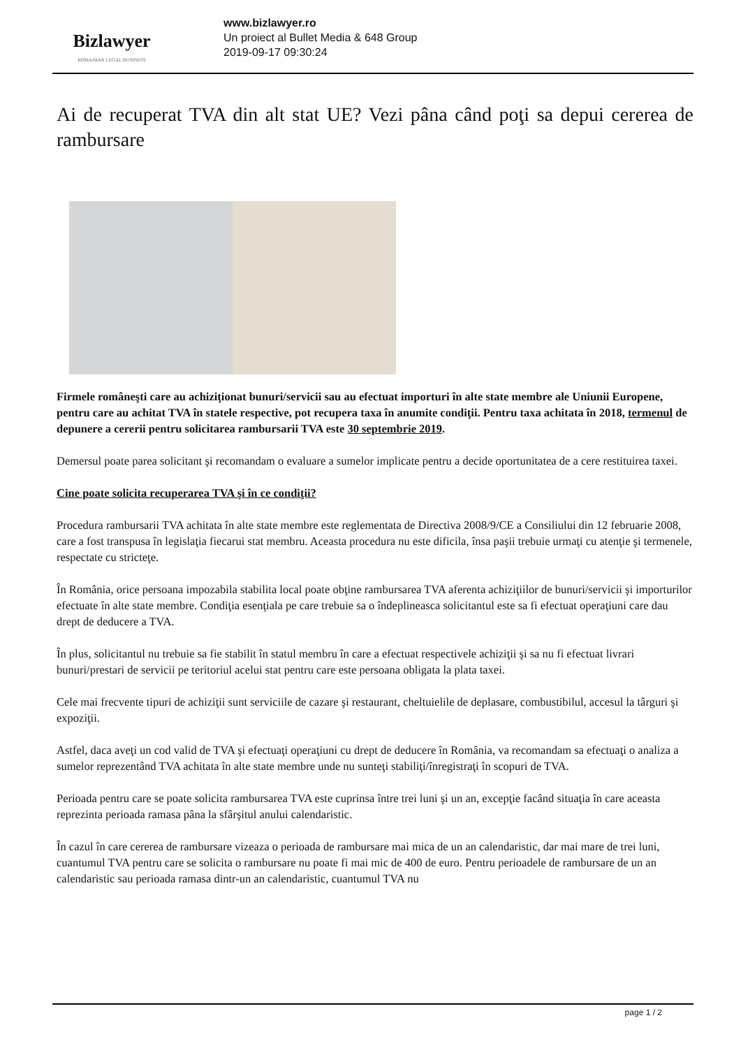Bizlawyer
ROMANIAN LEGAL BUSINESS
www.bizlawyer.ro
Un proiect al Bullet Media & 648 Group
2019-09-17 09:30:24
Ai de recuperat TVA din alt stat UE? Vezi pâna când poţi sa depui cererea de rambursare
Firmele româneşti care au achiziţionat bunuri/servicii sau au efectuat importuri în alte state membre ale Uniunii Europene, pentru care au achitat TVA în statele respective, pot recupera taxa în anumite condiţii. Pentru taxa achitata în 2018, termenul de depunere a cererii pentru solicitarea rambursarii TVA este 30 septembrie 2019.
Demersul poate parea solicitant şi recomandam o evaluare a sumelor implicate pentru a decide oportunitatea de a cere restituirea taxei.
Cine poate solicita recuperarea TVA şi în ce condiţii?
Procedura rambursarii TVA achitata în alte state membre este reglementata de Directiva 2008/9/CE a Consiliului din 12 februarie 2008, care a fost transpusa în legislaţia fiecarui stat membru. Aceasta procedura nu este dificila, însa paşii trebuie urmaţi cu atenţie şi termenele, respectate cu stricteţe.
În România, orice persoana impozabila stabilita local poate obţine rambursarea TVA aferenta achiziţiilor de bunuri/servicii şi importurilor efectuate în alte state membre. Condiţia esenţiala pe care trebuie sa o îndeplineasca solicitantul este sa fi efectuat operaţiuni care dau drept de deducere a TVA.
În plus, solicitantul nu trebuie sa fie stabilit în statul membru în care a efectuat respectivele achiziţii şi sa nu fi efectuat livrari bunuri/prestari de servicii pe teritoriul acelui stat pentru care este persoana obligata la plata taxei.
Cele mai frecvente tipuri de achiziţii sunt serviciile de cazare şi restaurant, cheltuielile de deplasare, combustibilul, accesul la târguri şi expoziţii.
Astfel, daca aveţi un cod valid de TVA şi efectuaţi operaţiuni cu drept de deducere în România, va recomandam sa efectuaţi o analiza a sumelor reprezentând TVA achitata în alte state membre unde nu sunteţi stabiliţi/înregistraţi în scopuri de TVA.
Perioada pentru care se poate solicita rambursarea TVA este cuprinsa între trei luni şi un an, excepţie facând situaţia în care aceasta reprezinta perioada ramasa pâna la sfârşitul anului calendaristic.
În cazul în care cererea de rambursare vizeaza o perioada de rambursare mai mica de un an calendaristic, dar mai mare de trei luni, cuantumul TVA pentru care se solicita o rambursare nu poate fi mai mic de 400 de euro. Pentru perioadele de rambursare de un an calendaristic sau perioada ramasa dintr-un an calendaristic, cuantumul TVA nu
page 1 / 2